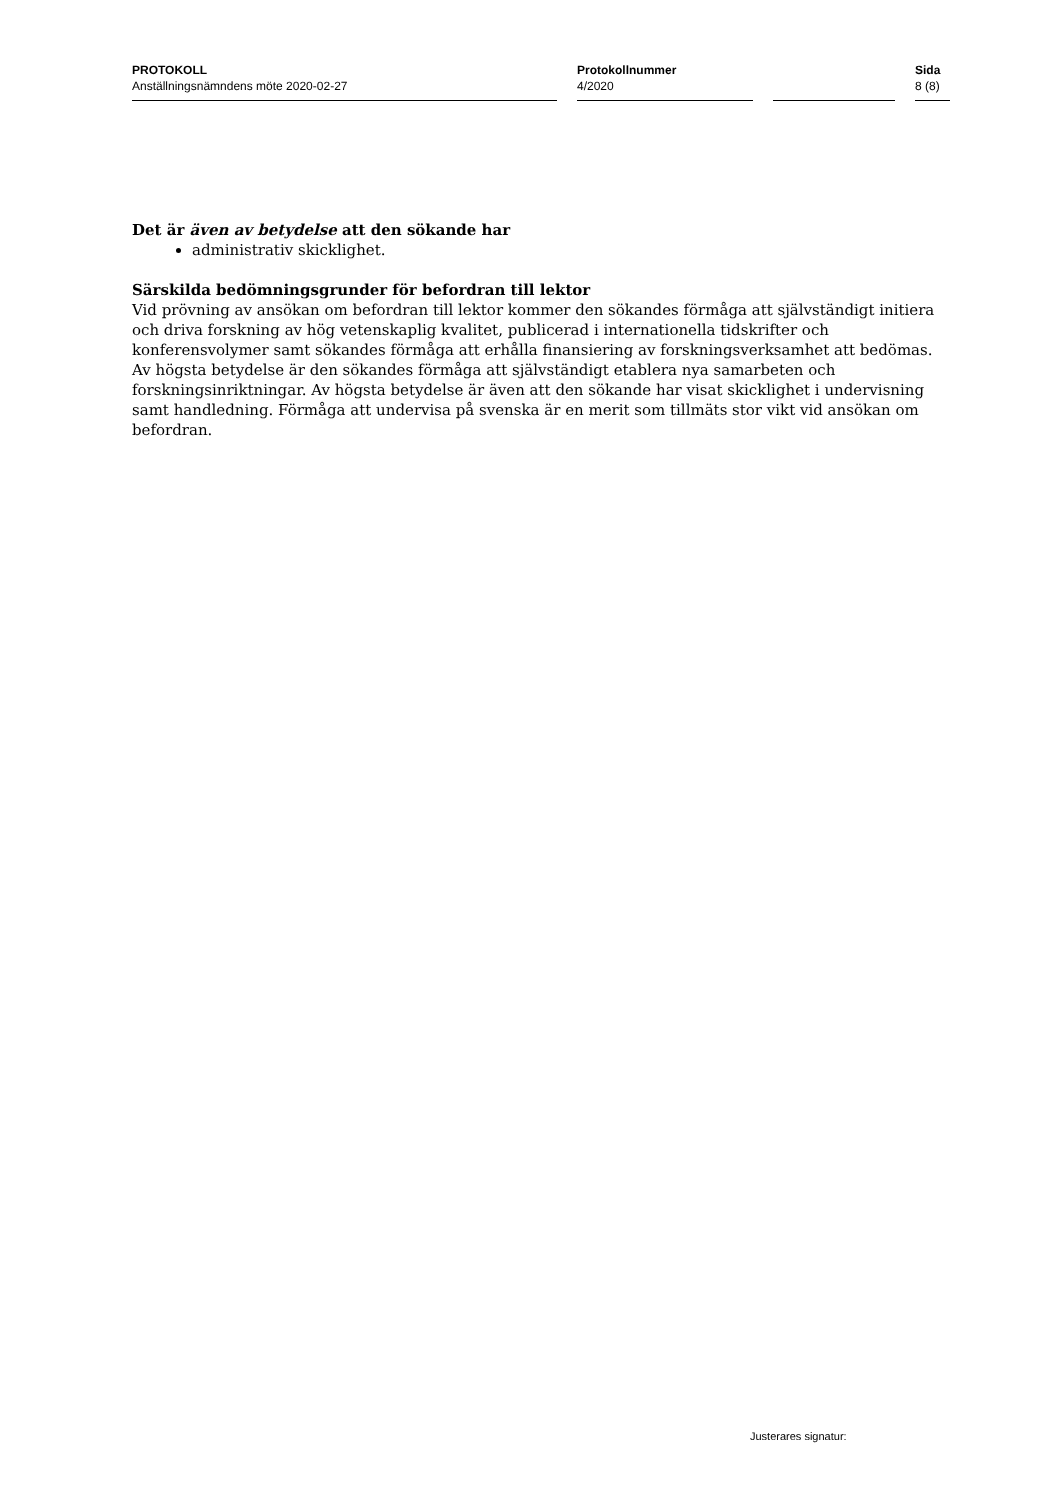PROTOKOLL
Anställningsnämndens möte 2020-02-27
Protokollnummer
4/2020
Sida
8 (8)
Det är även av betydelse att den sökande har
administrativ skicklighet.
Särskilda bedömningsgrunder för befordran till lektor
Vid prövning av ansökan om befordran till lektor kommer den sökandes förmåga att självständigt initiera och driva forskning av hög vetenskaplig kvalitet, publicerad i internationella tidskrifter och konferensvolymer samt sökandes förmåga att erhålla finansiering av forskningsverksamhet att bedömas. Av högsta betydelse är den sökandes förmåga att självständigt etablera nya samarbeten och forskningsinriktningar. Av högsta betydelse är även att den sökande har visat skicklighet i undervisning samt handledning. Förmåga att undervisa på svenska är en merit som tillmäts stor vikt vid ansökan om befordran.
Justerares signatur: